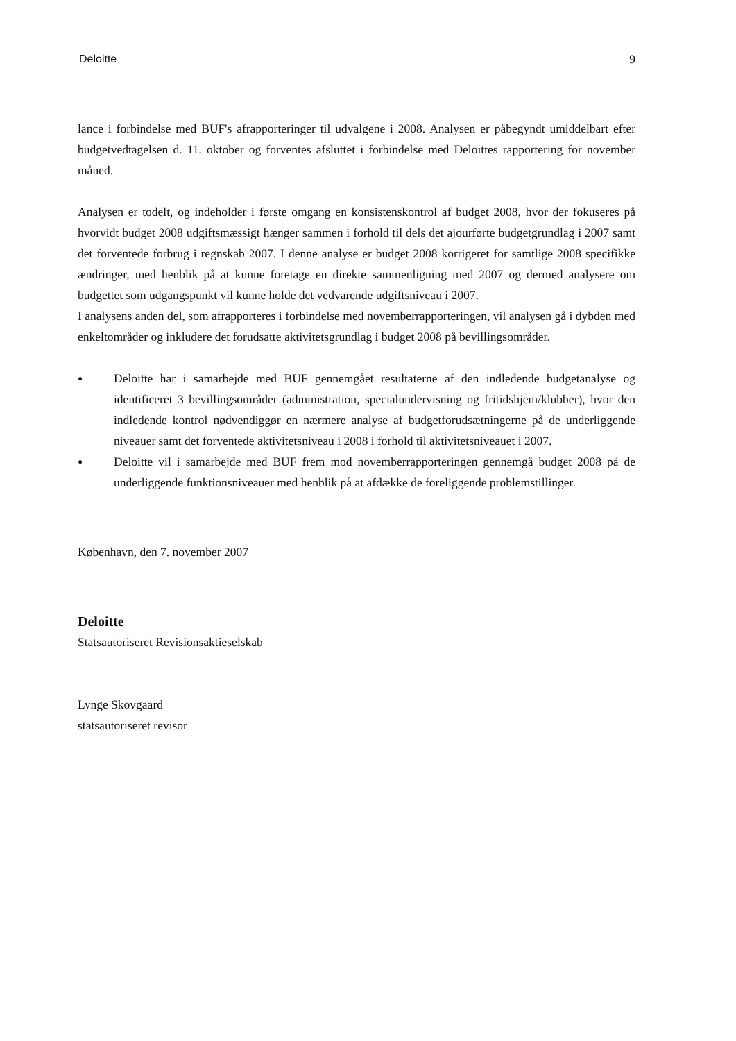Deloitte 9
lance i forbindelse med BUF's afrapporteringer til udvalgene i 2008. Analysen er påbegyndt umiddelbart efter budgetvedtagelsen d. 11. oktober og forventes afsluttet i forbindelse med Deloittes rapportering for november måned.
Analysen er todelt, og indeholder i første omgang en konsistenskontrol af budget 2008, hvor der fokuseres på hvorvidt budget 2008 udgiftsmæssigt hænger sammen i forhold til dels det ajourførte budgetgrundlag i 2007 samt det forventede forbrug i regnskab 2007. I denne analyse er budget 2008 korrigeret for samtlige 2008 specifikke ændringer, med henblik på at kunne foretage en direkte sammenligning med 2007 og dermed analysere om budgettet som udgangspunkt vil kunne holde det vedvarende udgiftsniveau i 2007.
I analysens anden del, som afrapporteres i forbindelse med novemberrapporteringen, vil analysen gå i dybden med enkeltområder og inkludere det forudsatte aktivitetsgrundlag i budget 2008 på bevillingsområder.
● Deloitte har i samarbejde med BUF gennemgået resultaterne af den indledende budgetanalyse og identificeret 3 bevillingsområder (administration, specialundervisning og fritidshjem/klubber), hvor den indledende kontrol nødvendiggør en nærmere analyse af budgetforudsætningerne på de underliggende niveauer samt det forventede aktivitetsniveau i 2008 i forhold til aktivitetsniveauet i 2007.
● Deloitte vil i samarbejde med BUF frem mod novemberrapporteringen gennemgå budget 2008 på de underliggende funktionsniveauer med henblik på at afdække de foreliggende problemstillinger.
København, den 7. november 2007
Deloitte
Statsautoriseret Revisionsaktieselskab
Lynge Skovgaard
statsautoriseret revisor